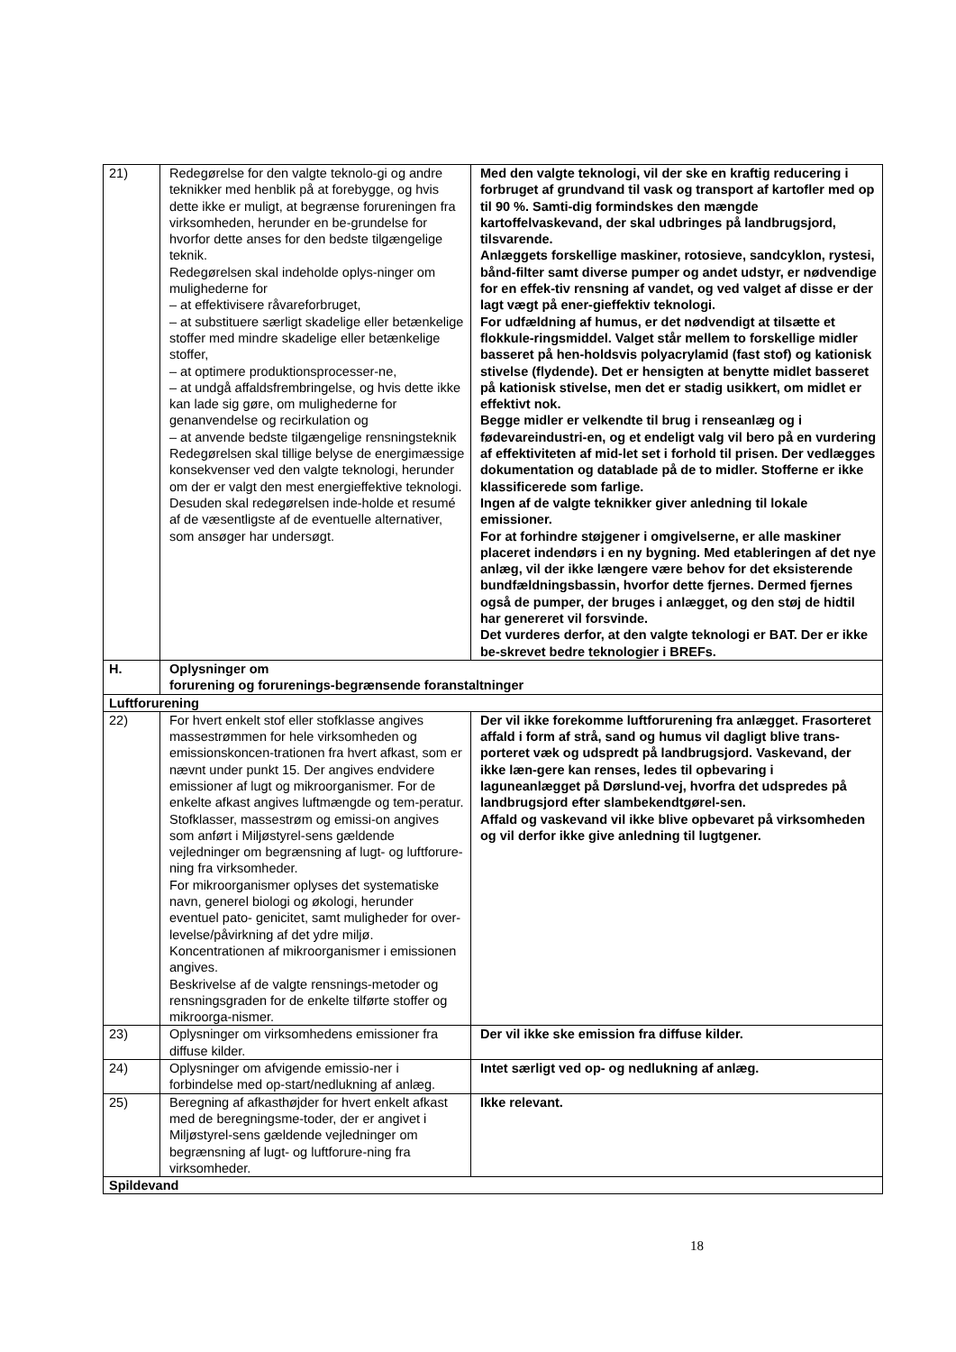| 21) | Redegørelse for den valgte teknolo-gi og andre teknikker med henblik på at forebygge, og hvis dette ikke er muligt, at begrænse forureningen fra virksomheden, herunder en be-grundelse for hvorfor dette anses for den bedste tilgængelige teknik. Redegørelsen skal indeholde oplys-ninger om mulighederne for – at effektivisere råvareforbruget, – at substituere særligt skadelige eller betænkelige stoffer med mindre skadelige eller betænkelige stoffer, – at optimere produktionsprocesser-ne, – at undgå affaldsfrembringelse, og hvis dette ikke kan lade sig gøre, om mulighederne for genanvendelse og recirkulation og – at anvende bedste tilgængelige rensningsteknik Redegørelsen skal tillige belyse de energimæssige konsekvenser ved den valgte teknologi, herunder om der er valgt den mest energieffektive teknologi. Desuden skal redegørelsen inde-holde et resumé af de væsentligste af de eventuelle alternativer, som ansøger har undersøgt. | Med den valgte teknologi, vil der ske en kraftig reducering i forbruget af grundvand til vask og transport af kartofler med op til 90 %. Samti-dig formindskes den mængde kartoffelvaskevand, der skal udbringes på landbrugsjord, tilsvarende. Anlæggets forskellige maskiner, rotosieve, sandcyklon, rystesi, bånd-filter samt diverse pumper og andet udstyr, er nødvendige for en effek-tiv rensning af vandet, og ved valget af disse er der lagt vægt på ener-gieffektiv teknologi. For udfældning af humus, er det nødvendigt at tilsætte et flokkule-ringsmiddel. Valget står mellem to forskellige midler basseret på hen-holdsvis polyacrylamid (fast stof) og kationisk stivelse (flydende). Det er hensigten at benytte midlet basseret på kationisk stivelse, men det er stadig usikkert, om midlet er effektivt nok. Begge midler er velkendte til brug i renseanlæg og i fødevareindustri-en, og et endeligt valg vil bero på en vurdering af effektiviteten af mid-let set i forhold til prisen. Der vedlægges dokumentation og datablade på de to midler. Stofferne er ikke klassificerede som farlige. Ingen af de valgte teknikker giver anledning til lokale emissioner. For at forhindre støjgener i omgivelserne, er alle maskiner placeret indendørs i en ny bygning. Med etableringen af det nye anlæg, vil der ikke længere være behov for det eksisterende bundfældningsbassin, hvorfor dette fjernes. Dermed fjernes også de pumper, der bruges i anlægget, og den støj de hidtil har genereret vil forsvinde. Det vurderes derfor, at den valgte teknologi er BAT. Der er ikke be-skrevet bedre teknologier i BREFs. |
| H. | Oplysninger om forurening og forurenings-begrænsende foranstaltninger | |
| Luftforurening | | |
| 22) | For hvert enkelt stof eller stofklasse angives massestrømmen for hele virksomheden og emissionskoncen-trationen fra hvert afkast, som er nævnt under punkt 15. Der angives endvidere emissioner af lugt og mikroorganismer. For de enkelte afkast angives luftmængde og tem-peratur. Stofklasser, massestrøm og emissi-on angives som anført i Miljøstyrel-sens gældende vejledninger om begrænsning af lugt- og luftforure-ning fra virksomheder. For mikroorganismer oplyses det systematiske navn, generel biologi og økologi, herunder eventuel pato- genicitet, samt muligheder for over-levelse/påvirkning af det ydre miljø. Koncentrationen af mikroorganismer i emissionen angives. Beskrivelse af de valgte rensnings-metoder og rensningsgraden for de enkelte tilførte stoffer og mikroorga-nismer. | Der vil ikke forekomme luftforurening fra anlægget. Frasorteret affald i form af strå, sand og humus vil dagligt blive trans-porteret væk og udspredt på landbrugsjord. Vaskevand, der ikke læn-gere kan renses, ledes til opbevaring i laguneanlægget på Dørslund-vej, hvorfra det udspredes på landbrugsjord efter slambekendtgørel-sen. Affald og vaskevand vil ikke blive opbevaret på virksomheden og vil derfor ikke give anledning til lugtgener. |
| 23) | Oplysninger om virksomhedens emissioner fra diffuse kilder. | Der vil ikke ske emission fra diffuse kilder. |
| 24) | Oplysninger om afvigende emissio-ner i forbindelse med op-start/nedlukning af anlæg. | Intet særligt ved op- og nedlukning af anlæg. |
| 25) | Beregning af afkasthøjder for hvert enkelt afkast med de beregningsme-toder, der er angivet i Miljøstyrel-sens gældende vejledninger om begrænsning af lugt- og luftforure-ning fra virksomheder. | Ikke relevant. |
| Spildevand | | |
18